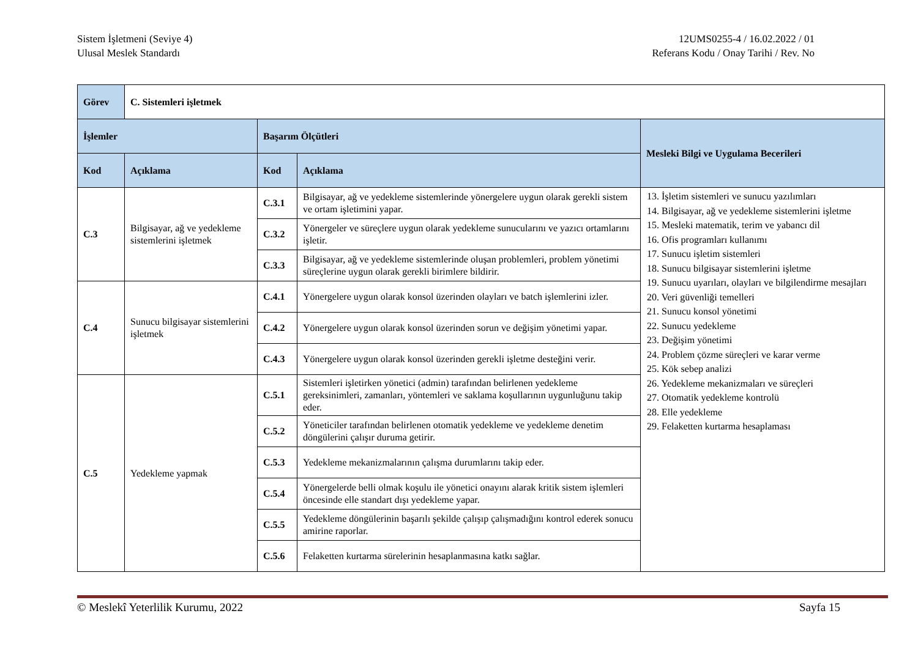Sistem İşletmeni (Seviye 4)
Ulusal Meslek Standardı
12UMS0255-4 / 16.02.2022 / 01
Referans Kodu / Onay Tarihi / Rev. No
| Görev | C. Sistemleri işletmek | | | |
| İşlemler | | Başarım Ölçütleri | | Mesleki Bilgi ve Uygulama Becerileri |
| Kod | Açıklama | Kod | Açıklama | |
| C.3 | Bilgisayar, ağ ve yedekleme sistemlerini işletmek | C.3.1 | Bilgisayar, ağ ve yedekleme sistemlerinde yönergelere uygun olarak gerekli sistem ve ortam işletimini yapar. | 13. İşletim sistemleri ve sunucu yazılımları 14. Bilgisayar, ağ ve yedekleme sistemlerini işletme 15. Mesleki matematik, terim ve yabancı dil 16. Ofis programları kullanımı 17. Sunucu işletim sistemleri 18. Sunucu bilgisayar sistemlerini işletme 19. Sunucu uyarıları, olayları ve bilgilendirme mesajları 20. Veri güvenliği temelleri 21. Sunucu konsol yönetimi 22. Sunucu yedekleme 23. Değişim yönetimi 24. Problem çözme süreçleri ve karar verme 25. Kök sebep analizi 26. Yedekleme mekanizmaları ve süreçleri 27. Otomatik yedekleme kontrolü 28. Elle yedekleme 29. Felaketten kurtarma hesaplaması |
| | | C.3.2 | Yönergeler ve süreçlere uygun olarak yedekleme sunucularını ve yazıcı ortamlarını işletir. | |
| | | C.3.3 | Bilgisayar, ağ ve yedekleme sistemlerinde oluşan problemleri, problem yönetimi süreçlerine uygun olarak gerekli birimlere bildirir. | |
| C.4 | Sunucu bilgisayar sistemlerini işletmek | C.4.1 | Yönergelere uygun olarak konsol üzerinden olayları ve batch işlemlerini izler. | |
| | | C.4.2 | Yönergelere uygun olarak konsol üzerinden sorun ve değişim yönetimi yapar. | |
| | | C.4.3 | Yönergelere uygun olarak konsol üzerinden gerekli işletme desteğini verir. | |
| C.5 | Yedekleme yapmak | C.5.1 | Sistemleri işletirken yönetici (admin) tarafından belirlenen yedekleme gereksinimleri, zamanları, yöntemleri ve saklama koşullarının uygunluğunu takip eder. | |
| | | C.5.2 | Yöneticiler tarafından belirlenen otomatik yedekleme ve yedekleme denetim döngülerini çalışır duruma getirir. | |
| | | C.5.3 | Yedekleme mekanizmalarının çalışma durumlarını takip eder. | |
| | | C.5.4 | Yönergelerde belli olmak koşulu ile yönetici onayını alarak kritik sistem işlemleri öncesinde elle standart dışı yedekleme yapar. | |
| | | C.5.5 | Yedekleme döngülerinin başarılı şekilde çalışıp çalışmadığını kontrol ederek sonucu amirine raporlar. | |
| | | C.5.6 | Felaketten kurtarma sürelerinin hesaplanmasına katkı sağlar. | |
© Meslekî Yeterlilik Kurumu, 2022 Sayfa 15